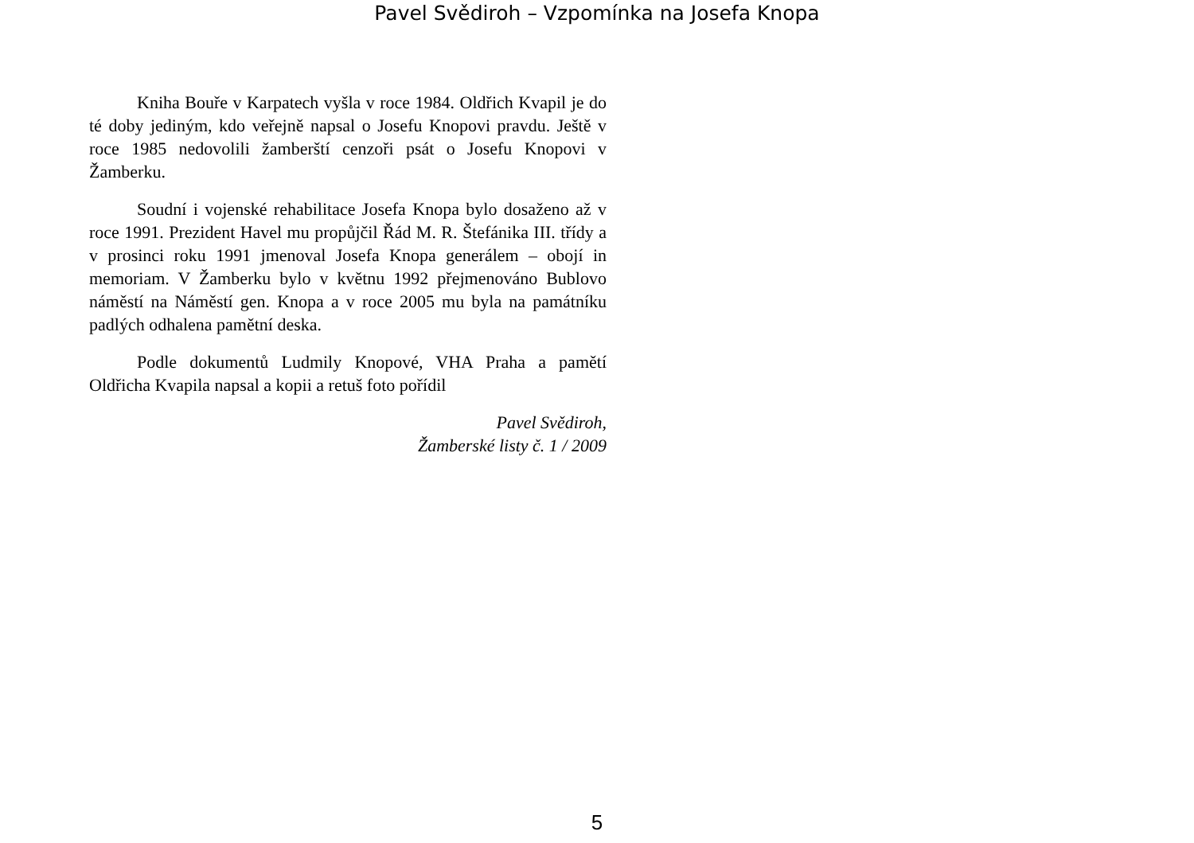Pavel Svědiroh – Vzpomínka na Josefa Knopa
Kniha Bouře v Karpatech vyšla v roce 1984. Oldřich Kvapil je do té doby jediným, kdo veřejně napsal o Josefu Knopovi pravdu. Ještě v roce 1985 nedovolili žamberští cenzoři psát o Josefu Knopovi v Žamberku.
Soudní i vojenské rehabilitace Josefa Knopa bylo dosaženo až v roce 1991. Prezident Havel mu propůjčil Řád M. R. Štefánika III. třídy a v prosinci roku 1991 jmenoval Josefa Knopa generálem – obojí in memoriam. V Žamberku bylo v květnu 1992 přejmenováno Bublovo náměstí na Náměstí gen. Knopa a v roce 2005 mu byla na památníku padlých odhalena pamětní deska.
Podle dokumentů Ludmily Knopové, VHA Praha a pamětí Oldřicha Kvapila napsal a kopii a retuš foto pořídil
Pavel Svědiroh,
Žamberské listy č. 1 / 2009
5